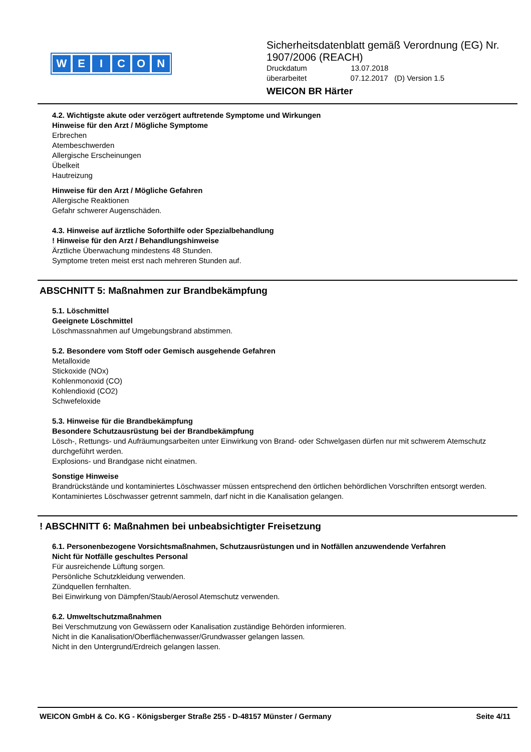WEICON
Sicherheitsdatenblatt gemäß Verordnung (EG) Nr. 1907/2006 (REACH)
Druckdatum 13.07.2018
überarbeitet 07.12.2017 (D) Version 1.5
WEICON BR Härter
4.2. Wichtigste akute oder verzögert auftretende Symptome und Wirkungen
Hinweise für den Arzt / Mögliche Symptome
Erbrechen
Atembeschwerden
Allergische Erscheinungen
Übelkeit
Hautreizung
Hinweise für den Arzt / Mögliche Gefahren
Allergische Reaktionen
Gefahr schwerer Augenschäden.
4.3. Hinweise auf ärztliche Soforthilfe oder Spezialbehandlung
! Hinweise für den Arzt / Behandlungshinweise
Ärztliche Überwachung mindestens 48 Stunden.
Symptome treten meist erst nach mehreren Stunden auf.
ABSCHNITT 5: Maßnahmen zur Brandbekämpfung
5.1. Löschmittel
Geeignete Löschmittel
Löschmassnahmen auf Umgebungsbrand abstimmen.
5.2. Besondere vom Stoff oder Gemisch ausgehende Gefahren
Metalloxide
Stickoxide (NOx)
Kohlenmonoxid (CO)
Kohlendioxid (CO2)
Schwefeloxide
5.3. Hinweise für die Brandbekämpfung
Besondere Schutzausrüstung bei der Brandbekämpfung
Lösch-, Rettungs- und Aufräumungsarbeiten unter Einwirkung von Brand- oder Schwelgasen dürfen nur mit schwerem Atemschutz durchgeführt werden.
Explosions- und Brandgase nicht einatmen.
Sonstige Hinweise
Brandrückstände und kontaminiertes Löschwasser müssen entsprechend den örtlichen behördlichen Vorschriften entsorgt werden.
Kontaminiertes Löschwasser getrennt sammeln, darf nicht in die Kanalisation gelangen.
! ABSCHNITT 6: Maßnahmen bei unbeabsichtigter Freisetzung
6.1. Personenbezogene Vorsichtsmaßnahmen, Schutzausrüstungen und in Notfällen anzuwendende Verfahren
Nicht für Notfälle geschultes Personal
Für ausreichende Lüftung sorgen.
Persönliche Schutzkleidung verwenden.
Zündquellen fernhalten.
Bei Einwirkung von Dämpfen/Staub/Aerosol Atemschutz verwenden.
6.2. Umweltschutzmaßnahmen
Bei Verschmutzung von Gewässern oder Kanalisation zuständige Behörden informieren.
Nicht in die Kanalisation/Oberflächenwasser/Grundwasser gelangen lassen.
Nicht in den Untergrund/Erdreich gelangen lassen.
WEICON GmbH & Co. KG - Königsberger Straße 255 - D-48157 Münster / Germany Seite 4/11